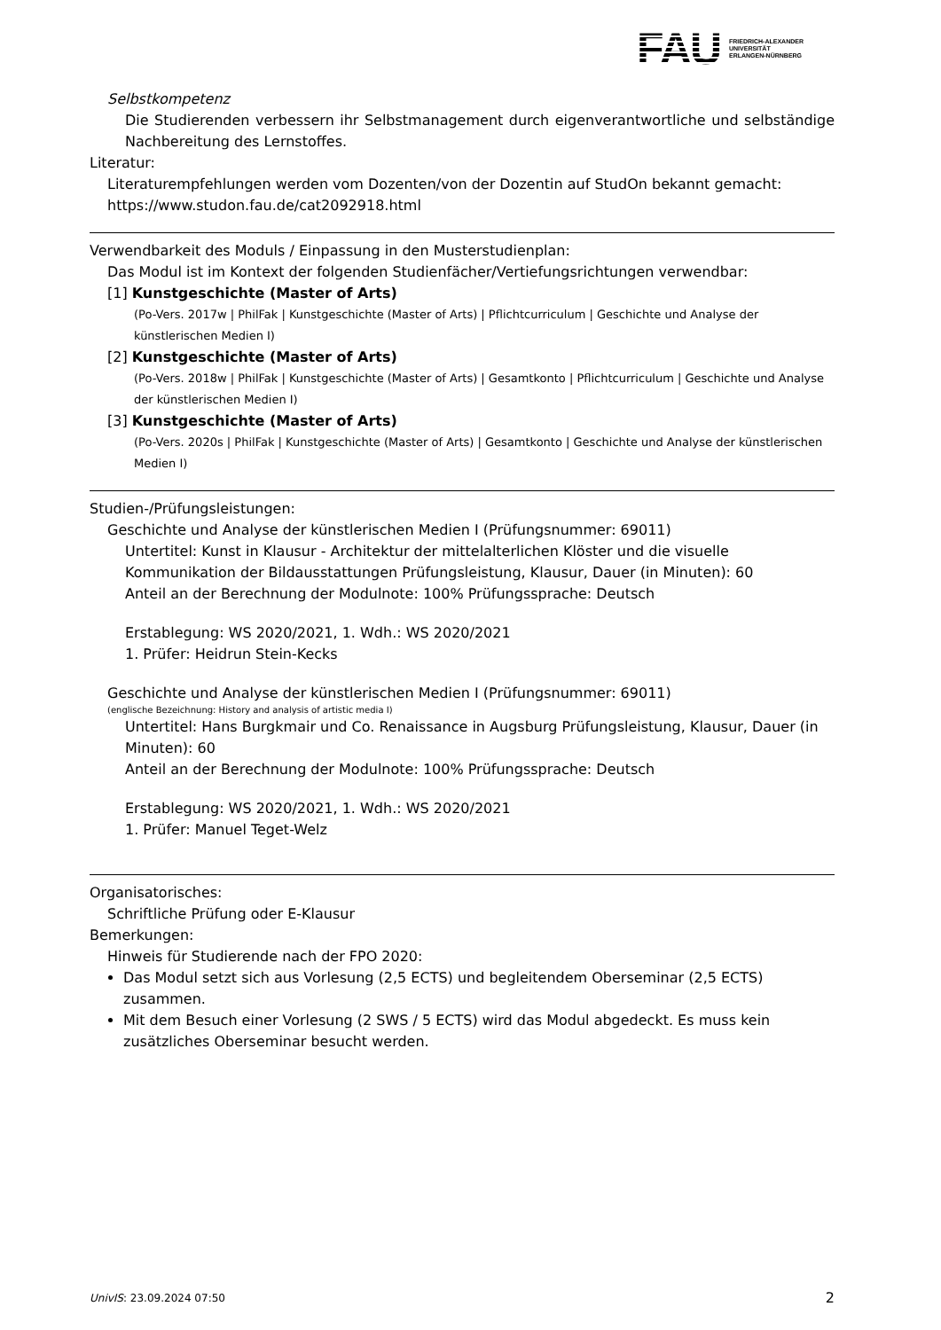FAU
FRIEDRICH-ALEXANDER
UNIVERSITÄT
ERLANGEN-NÜRNBERG
Selbstkompetenz
Die Studierenden verbessern ihr Selbstmanagement durch eigenverantwortliche und selbständige Nachbereitung des Lernstoffes.
Literatur:
Literaturempfehlungen werden vom Dozenten/von der Dozentin auf StudOn bekannt gemacht: https://www.studon.fau.de/cat2092918.html
Verwendbarkeit des Moduls / Einpassung in den Musterstudienplan:
Das Modul ist im Kontext der folgenden Studienfächer/Vertiefungsrichtungen verwendbar:
[1] Kunstgeschichte (Master of Arts)
(Po-Vers. 2017w | PhilFak | Kunstgeschichte (Master of Arts) | Pflichtcurriculum | Geschichte und Analyse der künstlerischen Medien I)
[2] Kunstgeschichte (Master of Arts)
(Po-Vers. 2018w | PhilFak | Kunstgeschichte (Master of Arts) | Gesamtkonto | Pflichtcurriculum | Geschichte und Analyse der künstlerischen Medien I)
[3] Kunstgeschichte (Master of Arts)
(Po-Vers. 2020s | PhilFak | Kunstgeschichte (Master of Arts) | Gesamtkonto | Geschichte und Analyse der künstlerischen Medien I)
Studien-/Prüfungsleistungen:
Geschichte und Analyse der künstlerischen Medien I (Prüfungsnummer: 69011)
Untertitel: Kunst in Klausur - Architektur der mittelalterlichen Klöster und die visuelle Kommunikation der Bildausstattungen Prüfungsleistung, Klausur, Dauer (in Minuten): 60
Anteil an der Berechnung der Modulnote: 100% Prüfungssprache: Deutsch
Erstablegung: WS 2020/2021, 1. Wdh.: WS 2020/2021
1. Prüfer: Heidrun Stein-Kecks
Geschichte und Analyse der künstlerischen Medien I (Prüfungsnummer: 69011)
(englische Bezeichnung: History and analysis of artistic media I)
Untertitel: Hans Burgkmair und Co. Renaissance in Augsburg Prüfungsleistung, Klausur, Dauer (in Minuten): 60
Anteil an der Berechnung der Modulnote: 100% Prüfungssprache: Deutsch
Erstablegung: WS 2020/2021, 1. Wdh.: WS 2020/2021
1. Prüfer: Manuel Teget-Welz
Organisatorisches:
Schriftliche Prüfung oder E-Klausur
Bemerkungen:
Hinweis für Studierende nach der FPO 2020:
Das Modul setzt sich aus Vorlesung (2,5 ECTS) und begleitendem Oberseminar (2,5 ECTS) zusammen.
Mit dem Besuch einer Vorlesung (2 SWS / 5 ECTS) wird das Modul abgedeckt. Es muss kein zusätzliches Oberseminar besucht werden.
UnivIS: 23.09.2024 07:50 2